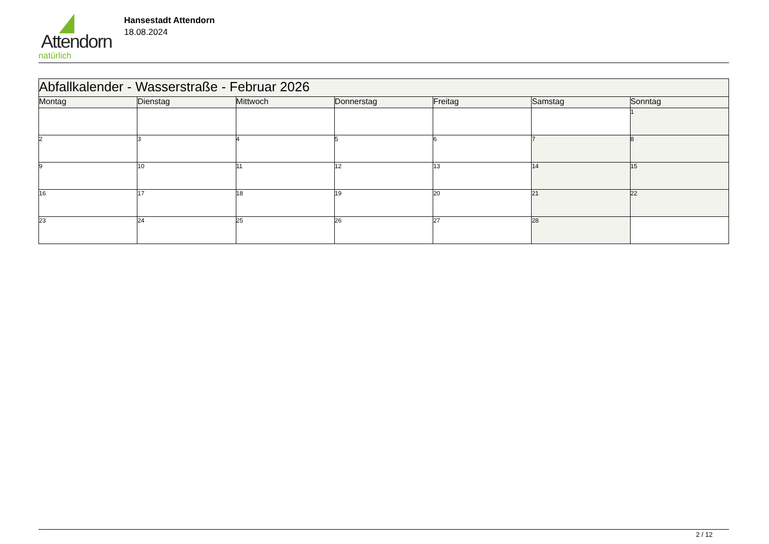Attendorn
natürlich
Hansestadt Attendorn
18.08.2024
| Abfallkalender - Wasserstraße - Februar 2026 | | | | | | |
| Montag | Dienstag | Mittwoch | Donnerstag | Freitag | Samstag | Sonntag |
| | | | | | | 1 |
| 2 | 3 | 4 | 5 | 6 | 7 | 8 |
| 9 | 10 | 11 | 12 | 13 | 14 | 15 |
| 16 | 17 | 18 | 19 | 20 | 21 | 22 |
| 23 | 24 | 25 | 26 | 27 | 28 | |
2 / 12